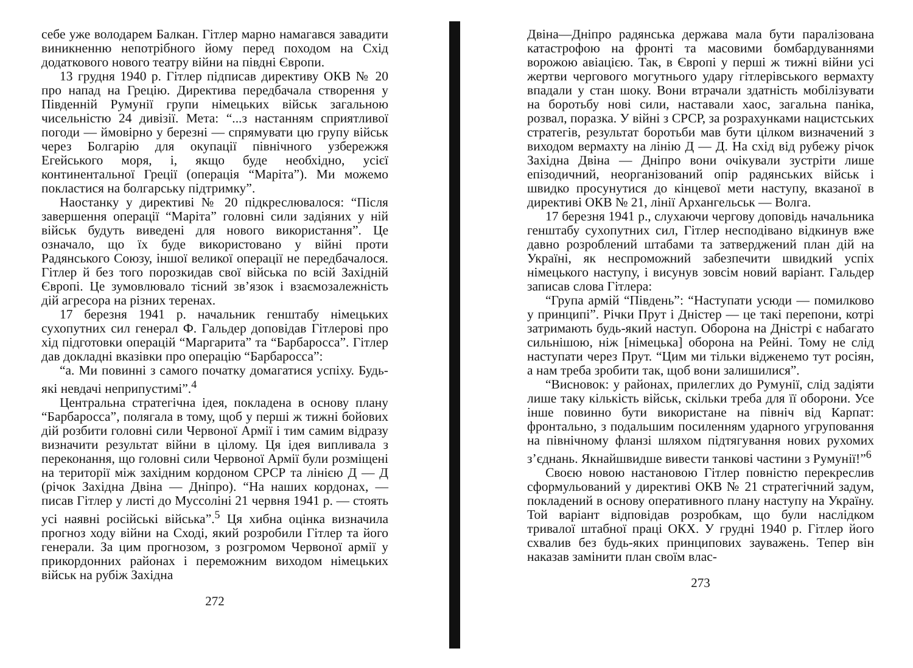себе уже володарем Балкан. Гітлер марно намагався завадити виникненню непотрібного йому перед походом на Схід додаткового нового театру війни на півдні Європи.
13 грудня 1940 р. Гітлер підписав директиву ОКВ № 20 про напад на Грецію. Директива передбачала створення у Південній Румунії групи німецьких військ загальною чисельністю 24 дивізії. Мета: “...з настанням сприятливої погоди — ймовірно у березні — спрямувати цю групу військ через Болгарію для окупації північного узбережжя Егейського моря, і, якщо буде необхідно, усієї континентальної Греції (операція “Маріта”). Ми можемо покластися на болгарську підтримку”.
Наостанку у директиві № 20 підкреслювалося: “Після завершення операції “Маріта” головні сили задіяних у ній військ будуть виведені для нового використання”. Це означало, що їх буде використовано у війні проти Радянського Союзу, іншої великої операції не передбачалося. Гітлер й без того порозкидав свої війська по всій Західній Європі. Це зумовлювало тісний зв’язок і взаємозалежність дій агресора на різних теренах.
17 березня 1941 р. начальник генштабу німецьких сухопутних сил генерал Ф. Гальдер доповідав Гітлерові про хід підготовки операцій “Маргарита” та “Барбаросса”. Гітлер дав докладні вказівки про операцію “Барбаросса”:
“а. Ми повинні з самого початку домагатися успіху. Будь-які невдачі неприпустимі”.<sup>4</sup>
Центральна стратегічна ідея, покладена в основу плану “Барбаросса”, полягала в тому, щоб у перші ж тижні бойових дій розбити головні сили Червоної Армії і тим самим відразу визначити результат війни в цілому. Ця ідея випливала з переконання, що головні сили Червоної Армії були розміщені на території між західним кордоном СРСР та лінією Д — Д (річок Західна Двіна — Дніпро). “На наших кордонах, — писав Гітлер у листі до Муссоліні 21 червня 1941 р. — стоять усі наявні російські війська”.<sup>5</sup> Ця хибна оцінка визначила прогноз ходу війни на Сході, який розробили Гітлер та його генерали. За цим прогнозом, з розгромом Червоної армії у прикордонних районах і переможним виходом німецьких військ на рубіж Західна
272
Двіна—Дніпро радянська держава мала бути паралізована катастрофою на фронті та масовими бомбардуваннями ворожою авіацією. Так, в Європі у перші ж тижні війни усі жертви чергового могутнього удару гітлерівського вермахту впадали у стан шоку. Вони втрачали здатність мобілізувати на боротьбу нові сили, наставали хаос, загальна паніка, розвал, поразка. У війні з СРСР, за розрахунками нацистських стратегів, результат боротьби мав бути цілком визначений з виходом вермахту на лінію Д — Д. На схід від рубежу річок Західна Двіна — Дніпро вони очікували зустріти лише епізодичний, неорганізований опір радянських військ і швидко просунутися до кінцевої мети наступу, вказаної в директиві ОКВ № 21, лінії Архангельськ — Волга.
17 березня 1941 р., слухаючи чергову доповідь начальника генштабу сухопутних сил, Гітлер несподівано відкинув вже давно розроблений штабами та затверджений план дій на Україні, як неспроможний забезпечити швидкий успіх німецького наступу, і висунув зовсім новий варіант. Гальдер записав слова Гітлера:
“Група армій “Південь”: “Наступати усюди — помилково у принципі”. Річки Прут і Дністер — це такі перепони, котрі затримають будь-який наступ. Оборона на Дністрі є набагато сильнішою, ніж [німецька] оборона на Рейні. Тому не слід наступати через Прут. “Цим ми тільки відженемо тут росіян, а нам треба зробити так, щоб вони залишилися”.
“Висновок: у районах, прилеглих до Румунії, слід задіяти лише таку кількість військ, скільки треба для її оборони. Усе інше повинно бути використане на північ від Карпат: фронтально, з подальшим посиленням ударного угруповання на північному фланзі шляхом підтягування нових рухомих з’єднань. Якнайшвидше вивести танкові частини з Румунії!”<sup>6</sup>
Своєю новою настановою Гітлер повністю перекреслив сформульований у директиві ОКВ № 21 стратегічний задум, покладений в основу оперативного плану наступу на Україну. Той варіант відповідав розробкам, що були наслідком тривалої штабної праці ОКХ. У грудні 1940 р. Гітлер його схвалив без будь-яких принципових зауважень. Тепер він наказав замінити план своїм влас-
273